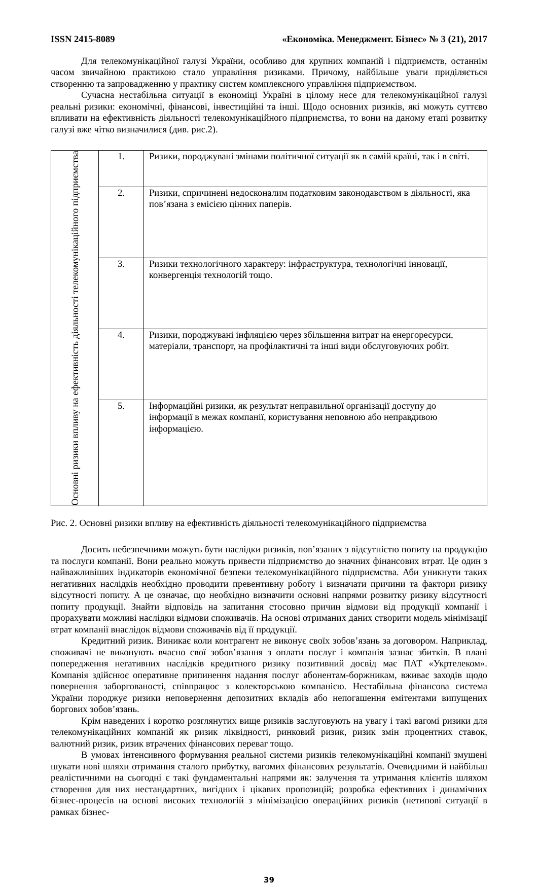ISSN 2415-8089 «Економіка. Менеджмент. Бізнес» № 3 (21), 2017
Для телекомунікаційної галузі України, особливо для крупних компаній і підприємств, останнім часом звичайною практикою стало управління ризиками. Причому, найбільше уваги приділяється створенню та запровадженню у практику систем комплексного управління підприємством.
Сучасна нестабільна ситуації в економіці Україні в цілому несе для телекомунікаційної галузі реальні ризики: економічні, фінансові, інвестиційні та інші. Щодо основних ризиків, які можуть суттєво впливати на ефективність діяльності телекомунікаційного підприємства, то вони на даному етапі розвитку галузі вже чітко визначилися (див. рис.2).
| Основні ризики впливу на ефективність діяльності телекомунікаційного підприємства | 1. | Ризики, породжувані змінами політичної ситуації як в самій країні, так і в світі. |
| | 2. | Ризики, спричинені недосконалим податковим законодавством в діяльності, яка пов’язана з емісією цінних паперів. |
| | 3. | Ризики технологічного характеру: інфраструктура, технологічні інновації, конвергенція технологій тощо. |
| | 4. | Ризики, породжувані інфляцією через збільшення витрат на енергоресурси, матеріали, транспорт, на профілактичні та інші види обслуговуючих робіт. |
| | 5. | Інформаційні ризики, як результат неправильної організації доступу до інформації в межах компанії, користування неповною або неправдивою інформацією. |
Рис. 2. Основні ризики впливу на ефективність діяльності телекомунікаційного підприємства
Досить небезпечними можуть бути наслідки ризиків, пов’язаних з відсутністю попиту на продукцію та послуги компанії. Вони реально можуть привести підприємство до значних фінансових втрат. Це один з найважливіших індикаторів економічної безпеки телекомунікаційного підприємства. Аби уникнути таких негативних наслідків необхідно проводити превентивну роботу і визначати причини та фактори ризику відсутності попиту. А це означає, що необхідно визначити основні напрями розвитку ризику відсутності попиту продукції. Знайти відповідь на запитання стосовно причин відмови від продукції компанії і прорахувати можливі наслідки відмови споживачів. На основі отриманих даних створити модель мінімізації втрат компанії внаслідок відмови споживачів від її продукції.
Кредитний ризик. Виникає коли контрагент не виконує своїх зобов’язань за договором. Наприклад, споживачі не виконують вчасно свої зобов’язання з оплати послуг і компанія зазнає збитків. В плані попередження негативних наслідків кредитного ризику позитивний досвід має ПАТ «Укртелеком». Компанія здійснює оперативне припинення надання послуг абонентам-боржникам, вживає заходів щодо повернення заборгованості, співпрацює з колекторською компанією. Нестабільна фінансова система України породжує ризики неповернення депозитних вкладів або непогашення емітентами випущених боргових зобов’язань.
Крім наведених і коротко розглянутих вище ризиків заслуговують на увагу і такі вагомі ризики для телекомунікаційних компаній як ризик ліквідності, ринковий ризик, ризик змін процентних ставок, валютний ризик, ризик втрачених фінансових переваг тощо.
В умовах інтенсивного формування реальної системи ризиків телекомунікаційні компанії змушені шукати нові шляхи отримання сталого прибутку, вагомих фінансових результатів. Очевидними й найбільш реалістичними на сьогодні є такі фундаментальні напрями як: залучення та утримання клієнтів шляхом створення для них нестандартних, вигідних і цікавих пропозицій; розробка ефективних і динамічних бізнес-процесів на основі високих технологій з мінімізацією операційних ризиків (нетипові ситуації в рамках бізнес-
39